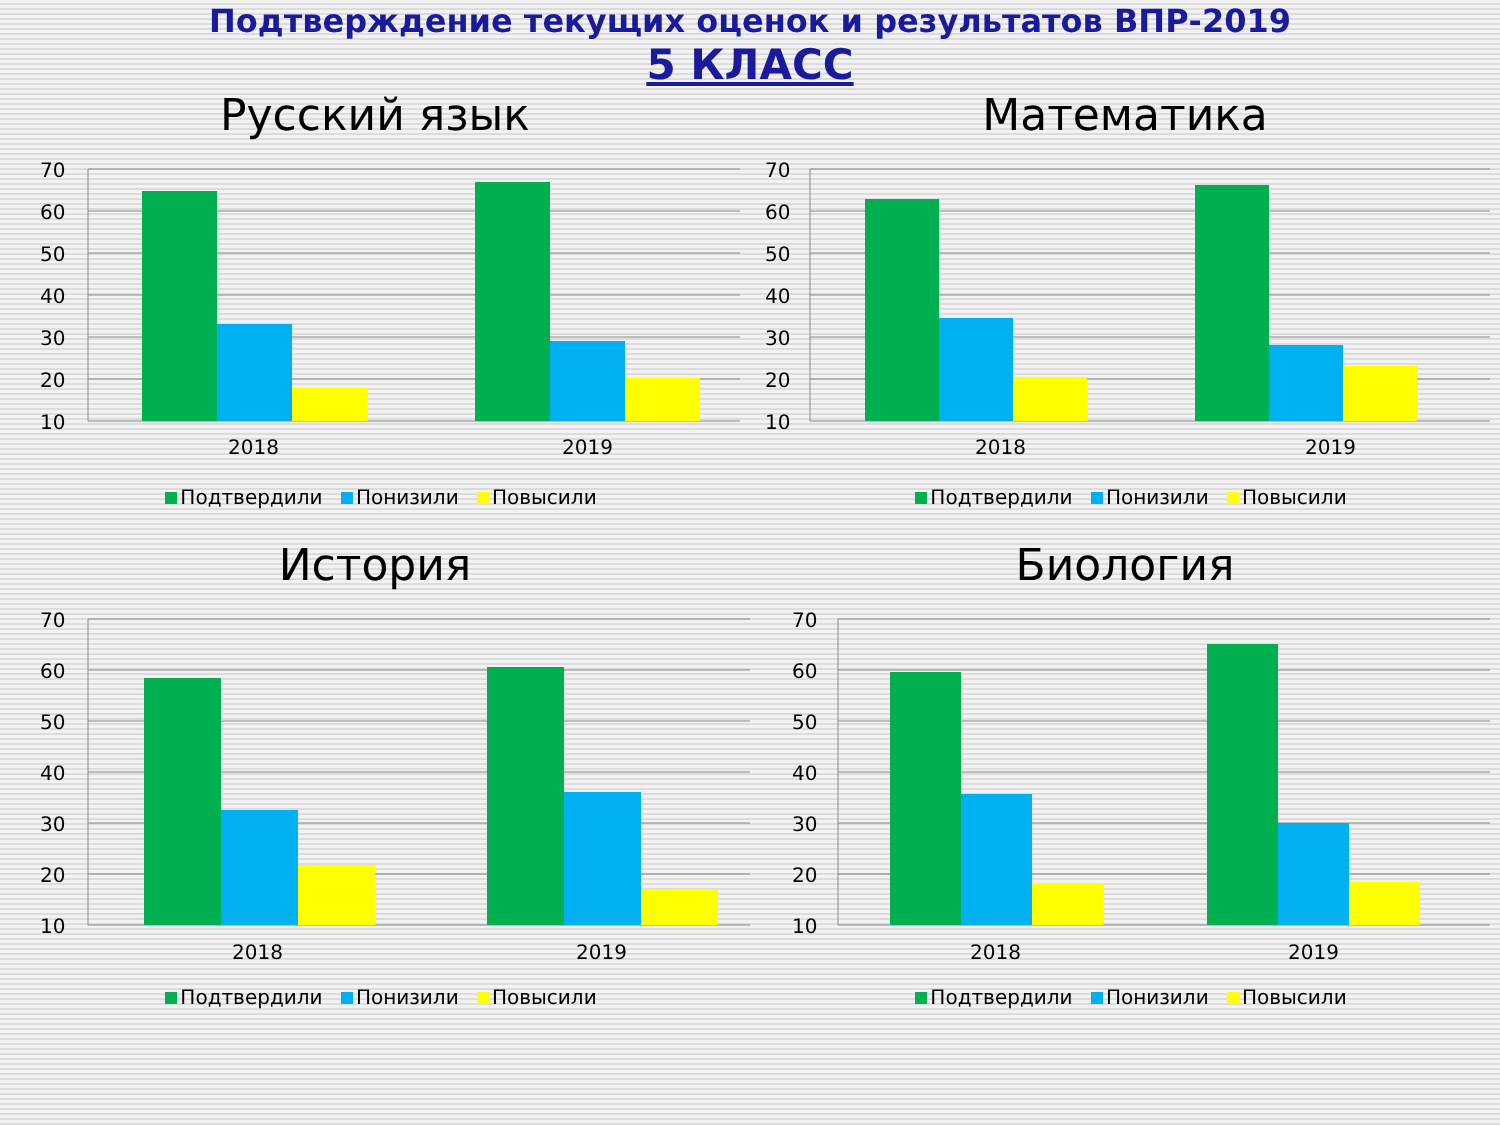Подтверждение текущих оценок и результатов ВПР-2019
5 КЛАСС
Русский язык
70
60
50
40
30
20
10
2018
2019
Подтвердили Понизили Повысили
Математика
70
60
50
40
30
20
10
2018
2019
Подтвердили Понизили Повысили
История
70
60
50
40
30
20
10
2018
2019
Подтвердили Понизили Повысили
Биология
70
60
50
40
30
20
10
2018
2019
Подтвердили Понизили Повысили